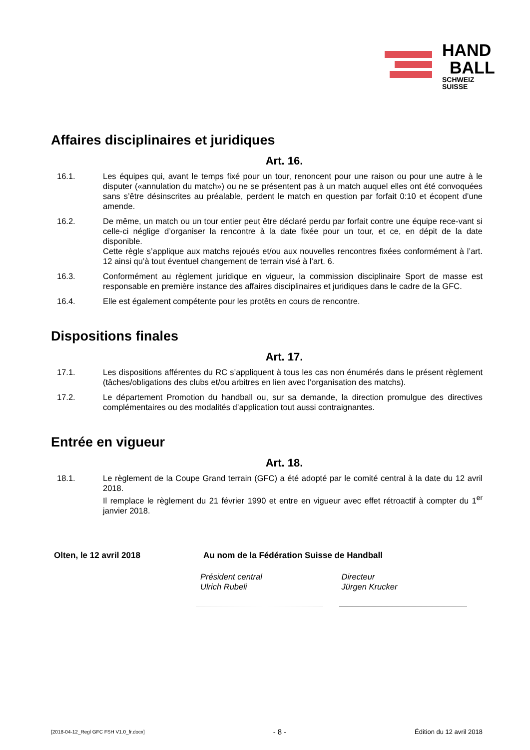HAND
BALL
SCHWEIZ
SUISSE
Affaires disciplinaires et juridiques
Art. 16.
16.1. Les équipes qui, avant le temps fixé pour un tour, renoncent pour une raison ou pour une autre à le disputer («annulation du match») ou ne se présentent pas à un match auquel elles ont été convoquées sans s’être désinscrites au préalable, perdent le match en question par forfait 0:10 et écopent d’une amende.
16.2. De même, un match ou un tour entier peut être déclaré perdu par forfait contre une équipe rece-vant si celle-ci néglige d’organiser la rencontre à la date fixée pour un tour, et ce, en dépit de la date disponible.
Cette règle s’applique aux matchs rejoués et/ou aux nouvelles rencontres fixées conformément à l’art. 12 ainsi qu’à tout éventuel changement de terrain visé à l’art. 6.
16.3. Conformément au règlement juridique en vigueur, la commission disciplinaire Sport de masse est responsable en première instance des affaires disciplinaires et juridiques dans le cadre de la GFC.
16.4. Elle est également compétente pour les protêts en cours de rencontre.
Dispositions finales
Art. 17.
17.1. Les dispositions afférentes du RC s’appliquent à tous les cas non énumérés dans le présent règlement (tâches/obligations des clubs et/ou arbitres en lien avec l’organisation des matchs).
17.2. Le département Promotion du handball ou, sur sa demande, la direction promulgue des directives complémentaires ou des modalités d’application tout aussi contraignantes.
Entrée en vigueur
Art. 18.
18.1. Le règlement de la Coupe Grand terrain (GFC) a été adopté par le comité central à la date du 12 avril 2018.
Il remplace le règlement du 21 février 1990 et entre en vigueur avec effet rétroactif à compter du 1<sup>er</sup> janvier 2018.
Olten, le 12 avril 2018 Au nom de la Fédération Suisse de Handball
Président central
Ulrich Rubeli
Directeur
Jürgen Krucker
[2018-04-12_Regl GFC FSH V1.0_fr.docx] - 8 - Édition du 12 avril 2018